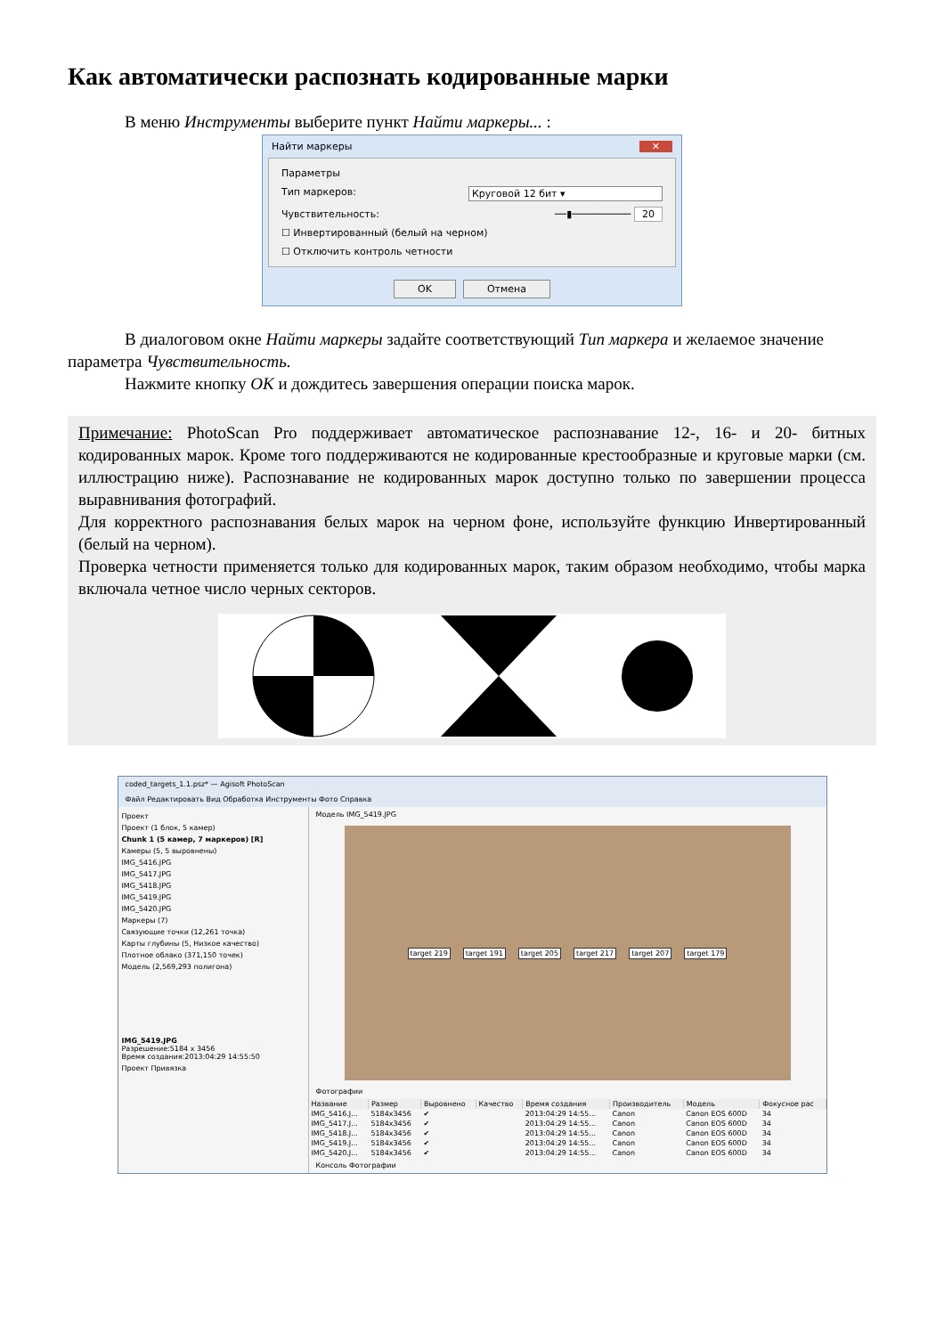Как автоматически распознать кодированные марки
В меню Инструменты выберите пункт Найти маркеры... :
Найти маркеры ✕
Параметры
Тип маркеров: Круговой 12 бит ▾
Чувствительность: ──▮────────── 20
☐ Инвертированный (белый на черном)
☐ Отключить контроль четности
OK Отмена
В диалоговом окне Найти маркеры задайте соответствующий Тип маркера и желаемое значение параметра Чувствительность.
Нажмите кнопку OK и дождитесь завершения операции поиска марок.
Примечание: PhotoScan Pro поддерживает автоматическое распознавание 12-, 16- и 20- битных кодированных марок. Кроме того поддерживаются не кодированные крестообразные и круговые марки (см. иллюстрацию ниже). Распознавание не кодированных марок доступно только по завершении процесса выравнивания фотографий.
Для корректного распознавания белых марок на черном фоне, используйте функцию Инвертированный (белый на черном).
Проверка четности применяется только для кодированных марок, таким образом необходимо, чтобы марка включала четное число черных секторов.
coded_targets_1.1.psz* — Agisoft PhotoScan
Файл Редактировать Вид Обработка Инструменты Фото Справка
Проект
Проект (1 блок, 5 камер)
Chunk 1 (5 камер, 7 маркеров) [R]
Камеры (5, 5 выровнены)
IMG_5416.JPG
IMG_5417.JPG
IMG_5418.JPG
IMG_5419.JPG
IMG_5420.JPG
Маркеры (7)
Связующие точки (12,261 точка)
Карты глубины (5, Низкое качество)
Плотное облако (371,150 точек)
Модель (2,569,293 полигона)
IMG_5419.JPG
Разрешение:5184 x 3456
Время создания:2013:04:29 14:55:50
Проект Привязка
Модель IMG_5419.JPG
target 219 target 191 target 205 target 217 target 207 target 179
Фотографии
| Название | Размер | Выровнено | Качество | Время создания | Производитель | Модель | Фокусное рас |
| --- | --- | --- | --- | --- | --- | --- | --- |
| IMG_5416.J... | 5184x3456 | ✔ | | 2013:04:29 14:55... | Canon | Canon EOS 600D | 34 |
| IMG_5417.J... | 5184x3456 | ✔ | | 2013:04:29 14:55... | Canon | Canon EOS 600D | 34 |
| IMG_5418.J... | 5184x3456 | ✔ | | 2013:04:29 14:55... | Canon | Canon EOS 600D | 34 |
| IMG_5419.J... | 5184x3456 | ✔ | | 2013:04:29 14:55... | Canon | Canon EOS 600D | 34 |
| IMG_5420.J... | 5184x3456 | ✔ | | 2013:04:29 14:55... | Canon | Canon EOS 600D | 34 |
Консоль Фотографии